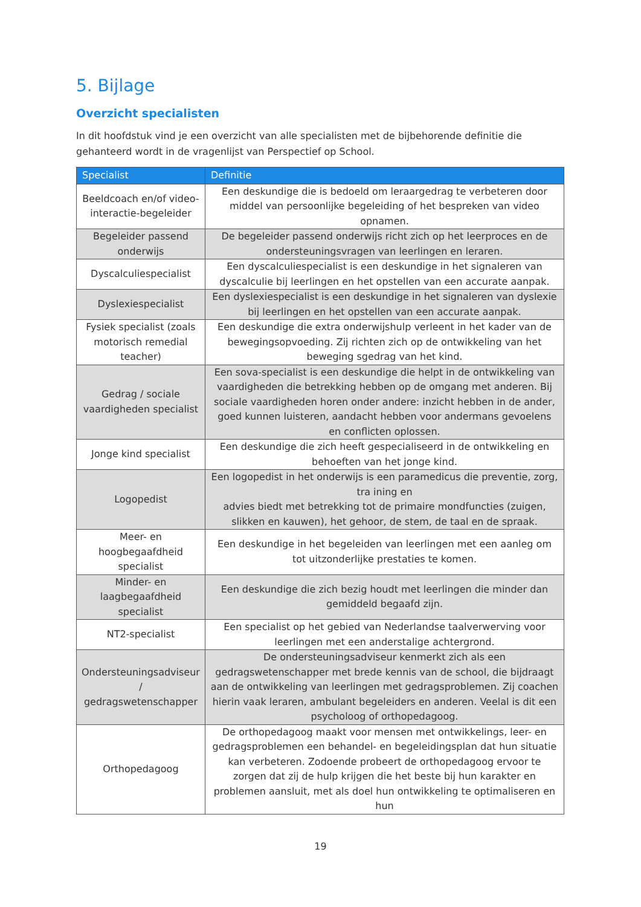5. Bijlage
Overzicht specialisten
In dit hoofdstuk vind je een overzicht van alle specialisten met de bijbehorende definitie die gehanteerd wordt in de vragenlijst van Perspectief op School.
| Specialist | Definitie |
| --- | --- |
| Beeldcoach en/of video-interactie-begeleider | Een deskundige die is bedoeld om leraargedrag te verbeteren door middel van persoonlijke begeleiding of het bespreken van video opnamen. |
| Begeleider passend onderwijs | De begeleider passend onderwijs richt zich op het leerproces en de ondersteuningsvragen van leerlingen en leraren. |
| Dyscalculiespecialist | Een dyscalculiespecialist is een deskundige in het signaleren van dyscalculie bij leerlingen en het opstellen van een accurate aanpak. |
| Dyslexiespecialist | Een dyslexiespecialist is een deskundige in het signaleren van dyslexie bij leerlingen en het opstellen van een accurate aanpak. |
| Fysiek specialist (zoals motorisch remedial teacher) | Een deskundige die extra onderwijshulp verleent in het kader van de bewegingsopvoeding. Zij richten zich op de ontwikkeling van het beweging sgedrag van het kind. |
| Gedrag / sociale vaardigheden specialist | Een sova-specialist is een deskundige die helpt in de ontwikkeling van vaardigheden die betrekking hebben op de omgang met anderen. Bij sociale vaardigheden horen onder andere: inzicht hebben in de ander, goed kunnen luisteren, aandacht hebben voor andermans gevoelens en conflicten oplossen. |
| Jonge kind specialist | Een deskundige die zich heeft gespecialiseerd in de ontwikkeling en behoeften van het jonge kind. |
| Logopedist | Een logopedist in het onderwijs is een paramedicus die preventie, zorg, tra ining en advies biedt met betrekking tot de primaire mondfuncties (zuigen, slikken en kauwen), het gehoor, de stem, de taal en de spraak. |
| Meer- en hoogbegaafdheid specialist | Een deskundige in het begeleiden van leerlingen met een aanleg om tot uitzonderlijke prestaties te komen. |
| Minder- en laagbegaafdheid specialist | Een deskundige die zich bezig houdt met leerlingen die minder dan gemiddeld begaafd zijn. |
| NT2-specialist | Een specialist op het gebied van Nederlandse taalverwerving voor leerlingen met een anderstalige achtergrond. |
| Ondersteuningsadviseur / gedragswetenschapper | De ondersteuningsadviseur kenmerkt zich als een gedragswetenschapper met brede kennis van de school, die bijdraagt aan de ontwikkeling van leerlingen met gedragsproblemen. Zij coachen hierin vaak leraren, ambulant begeleiders en anderen. Veelal is dit een psycholoog of orthopedagoog. |
| Orthopedagoog | De orthopedagoog maakt voor mensen met ontwikkelings, leer- en gedragsproblemen een behandel- en begeleidingsplan dat hun situatie kan verbeteren. Zodoende probeert de orthopedagoog ervoor te zorgen dat zij de hulp krijgen die het beste bij hun karakter en problemen aansluit, met als doel hun ontwikkeling te optimaliseren en hun |
19